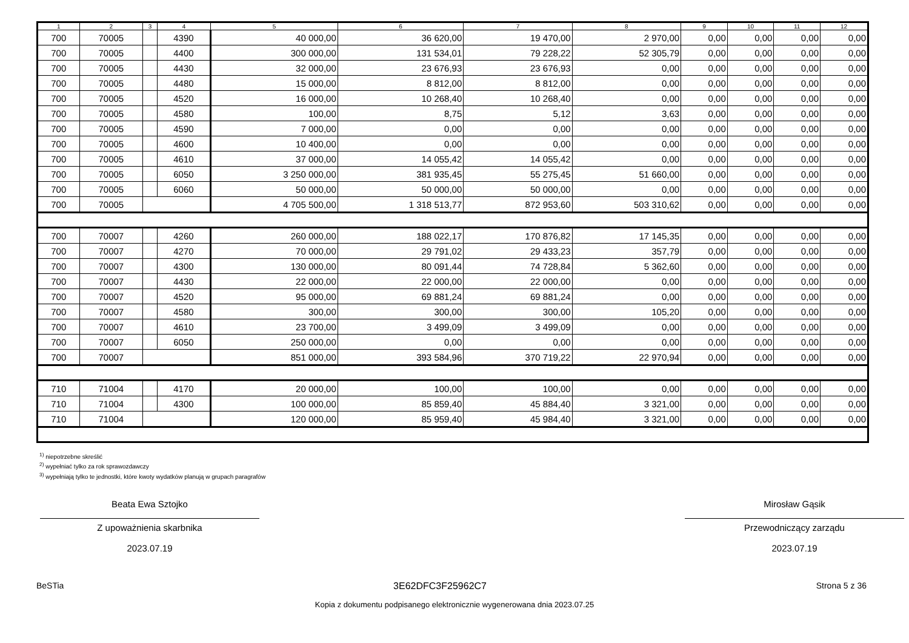| 1 | 2 | 3 | 4 | 5 | 6 | 7 | 8 | 9 | 10 | 11 | 12 |
| --- | --- | --- | --- | --- | --- | --- | --- | --- | --- | --- | --- |
| 700 | 70005 | | 4390 | 40 000,00 | 36 620,00 | 19 470,00 | 2 970,00 | 0,00 | 0,00 | 0,00 | 0,00 |
| 700 | 70005 | | 4400 | 300 000,00 | 131 534,01 | 79 228,22 | 52 305,79 | 0,00 | 0,00 | 0,00 | 0,00 |
| 700 | 70005 | | 4430 | 32 000,00 | 23 676,93 | 23 676,93 | 0,00 | 0,00 | 0,00 | 0,00 | 0,00 |
| 700 | 70005 | | 4480 | 15 000,00 | 8 812,00 | 8 812,00 | 0,00 | 0,00 | 0,00 | 0,00 | 0,00 |
| 700 | 70005 | | 4520 | 16 000,00 | 10 268,40 | 10 268,40 | 0,00 | 0,00 | 0,00 | 0,00 | 0,00 |
| 700 | 70005 | | 4580 | 100,00 | 8,75 | 5,12 | 3,63 | 0,00 | 0,00 | 0,00 | 0,00 |
| 700 | 70005 | | 4590 | 7 000,00 | 0,00 | 0,00 | 0,00 | 0,00 | 0,00 | 0,00 | 0,00 |
| 700 | 70005 | | 4600 | 10 400,00 | 0,00 | 0,00 | 0,00 | 0,00 | 0,00 | 0,00 | 0,00 |
| 700 | 70005 | | 4610 | 37 000,00 | 14 055,42 | 14 055,42 | 0,00 | 0,00 | 0,00 | 0,00 | 0,00 |
| 700 | 70005 | | 6050 | 3 250 000,00 | 381 935,45 | 55 275,45 | 51 660,00 | 0,00 | 0,00 | 0,00 | 0,00 |
| 700 | 70005 | | 6060 | 50 000,00 | 50 000,00 | 50 000,00 | 0,00 | 0,00 | 0,00 | 0,00 | 0,00 |
| 700 | 70005 | | | 4 705 500,00 | 1 318 513,77 | 872 953,60 | 503 310,62 | 0,00 | 0,00 | 0,00 | 0,00 |
| 700 | 70007 | | 4260 | 260 000,00 | 188 022,17 | 170 876,82 | 17 145,35 | 0,00 | 0,00 | 0,00 | 0,00 |
| 700 | 70007 | | 4270 | 70 000,00 | 29 791,02 | 29 433,23 | 357,79 | 0,00 | 0,00 | 0,00 | 0,00 |
| 700 | 70007 | | 4300 | 130 000,00 | 80 091,44 | 74 728,84 | 5 362,60 | 0,00 | 0,00 | 0,00 | 0,00 |
| 700 | 70007 | | 4430 | 22 000,00 | 22 000,00 | 22 000,00 | 0,00 | 0,00 | 0,00 | 0,00 | 0,00 |
| 700 | 70007 | | 4520 | 95 000,00 | 69 881,24 | 69 881,24 | 0,00 | 0,00 | 0,00 | 0,00 | 0,00 |
| 700 | 70007 | | 4580 | 300,00 | 300,00 | 300,00 | 105,20 | 0,00 | 0,00 | 0,00 | 0,00 |
| 700 | 70007 | | 4610 | 23 700,00 | 3 499,09 | 3 499,09 | 0,00 | 0,00 | 0,00 | 0,00 | 0,00 |
| 700 | 70007 | | 6050 | 250 000,00 | 0,00 | 0,00 | 0,00 | 0,00 | 0,00 | 0,00 | 0,00 |
| 700 | 70007 | | | 851 000,00 | 393 584,96 | 370 719,22 | 22 970,94 | 0,00 | 0,00 | 0,00 | 0,00 |
| 710 | 71004 | | 4170 | 20 000,00 | 100,00 | 100,00 | 0,00 | 0,00 | 0,00 | 0,00 | 0,00 |
| 710 | 71004 | | 4300 | 100 000,00 | 85 859,40 | 45 884,40 | 3 321,00 | 0,00 | 0,00 | 0,00 | 0,00 |
| 710 | 71004 | | | 120 000,00 | 85 959,40 | 45 984,40 | 3 321,00 | 0,00 | 0,00 | 0,00 | 0,00 |
<sup>1)</sup> niepotrzebne skreślić
<sup>2)</sup> wypełniać tylko za rok sprawozdawczy
<sup>3)</sup> wypełniają tylko te jednostki, które kwoty wydatków planują w grupach paragrafów
Beata Ewa Sztojko
Z upoważnienia skarbnika
2023.07.19
Mirosław Gąsik
Przewodniczący zarządu
2023.07.19
BeSTia 3E62DFC3F25962C7 Strona 5 z 36
Kopia z dokumentu podpisanego elektronicznie wygenerowana dnia 2023.07.25